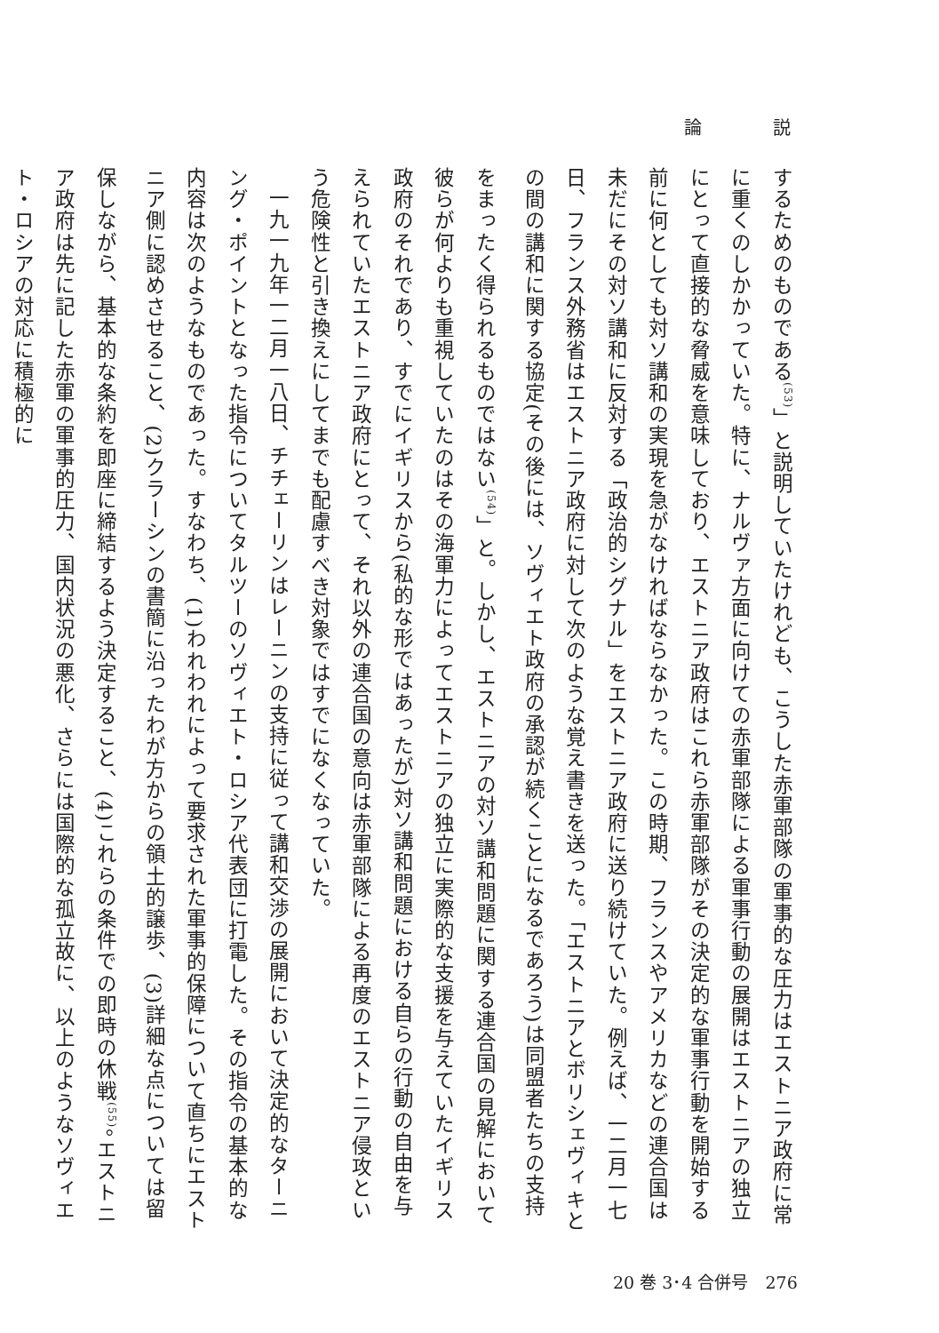論 説
するためのものである<sup>(53)</sup>」と説明していたけれども、こうした赤軍部隊の軍事的な圧力はエストニア政府に常に重くのしかかっていた。特に、ナルヴァ方面に向けての赤軍部隊による軍事行動の展開はエストニアの独立にとって直接的な脅威を意味しており、エストニア政府はこれら赤軍部隊がその決定的な軍事行動を開始する前に何としても対ソ講和の実現を急がなければならなかった。この時期、フランスやアメリカなどの連合国は未だにその対ソ講和に反対する「政治的シグナル」をエストニア政府に送り続けていた。例えば、一二月一七日、フランス外務省はエストニア政府に対して次のような覚え書きを送った。「エストニアとボリシェヴィキとの間の講和に関する協定(その後には、ソヴィエト政府の承認が続くことになるであろう)は同盟者たちの支持をまったく得られるものではない<sup>(54)</sup>」と。しかし、エストニアの対ソ講和問題に関する連合国の見解において彼らが何よりも重視していたのはその海軍力によってエストニアの独立に実際的な支援を与えていたイギリス政府のそれであり、すでにイギリスから(私的な形ではあったが)対ソ講和問題における自らの行動の自由を与えられていたエストニア政府にとって、それ以外の連合国の意向は赤軍部隊による再度のエストニア侵攻という危険性と引き換えにしてまでも配慮すべき対象ではすでになくなっていた。
一九一九年一二月一八日、チチェーリンはレーニンの支持に従って講和交渉の展開において決定的なターニング・ポイントとなった指令についてタルツーのソヴィエト・ロシア代表団に打電した。その指令の基本的な内容は次のようなものであった。すなわち、(1)われわれによって要求された軍事的保障について直ちにエストニア側に認めさせること、(2)クラーシンの書簡に沿ったわが方からの領土的譲歩、(3)詳細な点については留保しながら、基本的な条約を即座に締結するよう決定すること、(4)これらの条件での即時の休戦<sup>(55)</sup>。エストニア政府は先に記した赤軍の軍事的圧力、国内状況の悪化、さらには国際的な孤立故に、以上のようなソヴィエト・ロシアの対応に積極的に
20 巻 3･4 合併号　276